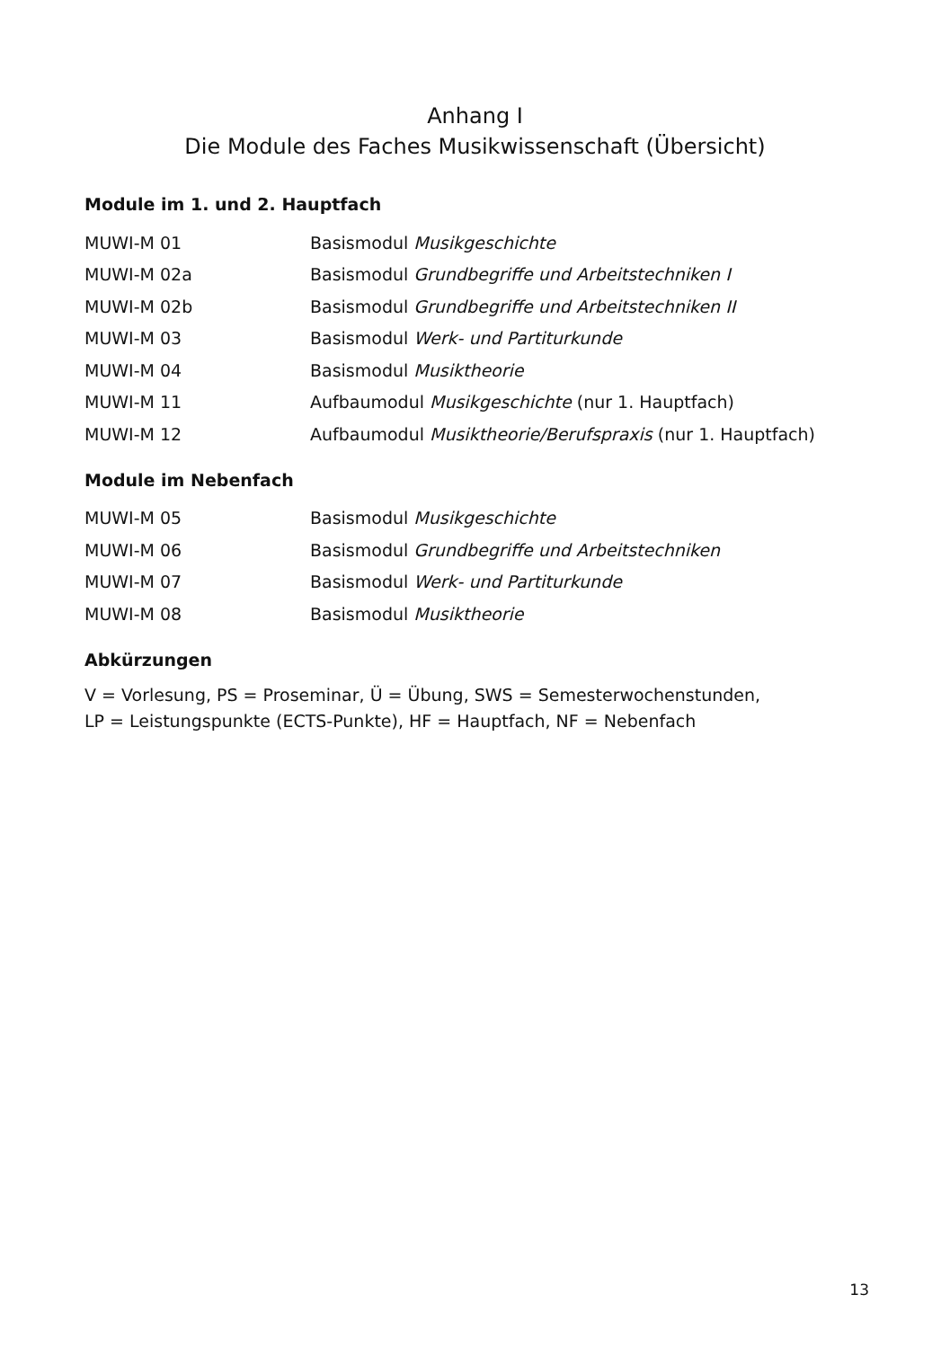Anhang I
Die Module des Faches Musikwissenschaft (Übersicht)
Module im 1. und 2. Hauptfach
| MUWI-M 01 | Basismodul Musikgeschichte |
| MUWI-M 02a | Basismodul Grundbegriffe und Arbeitstechniken I |
| MUWI-M 02b | Basismodul Grundbegriffe und Arbeitstechniken II |
| MUWI-M 03 | Basismodul Werk- und Partiturkunde |
| MUWI-M 04 | Basismodul Musiktheorie |
| MUWI-M 11 | Aufbaumodul Musikgeschichte (nur 1. Hauptfach) |
| MUWI-M 12 | Aufbaumodul Musiktheorie/Berufspraxis (nur 1. Hauptfach) |
Module im Nebenfach
| MUWI-M 05 | Basismodul Musikgeschichte |
| MUWI-M 06 | Basismodul Grundbegriffe und Arbeitstechniken |
| MUWI-M 07 | Basismodul Werk- und Partiturkunde |
| MUWI-M 08 | Basismodul Musiktheorie |
Abkürzungen
V = Vorlesung, PS = Proseminar, Ü = Übung, SWS = Semesterwochenstunden,
LP = Leistungspunkte (ECTS-Punkte), HF = Hauptfach, NF = Nebenfach
13